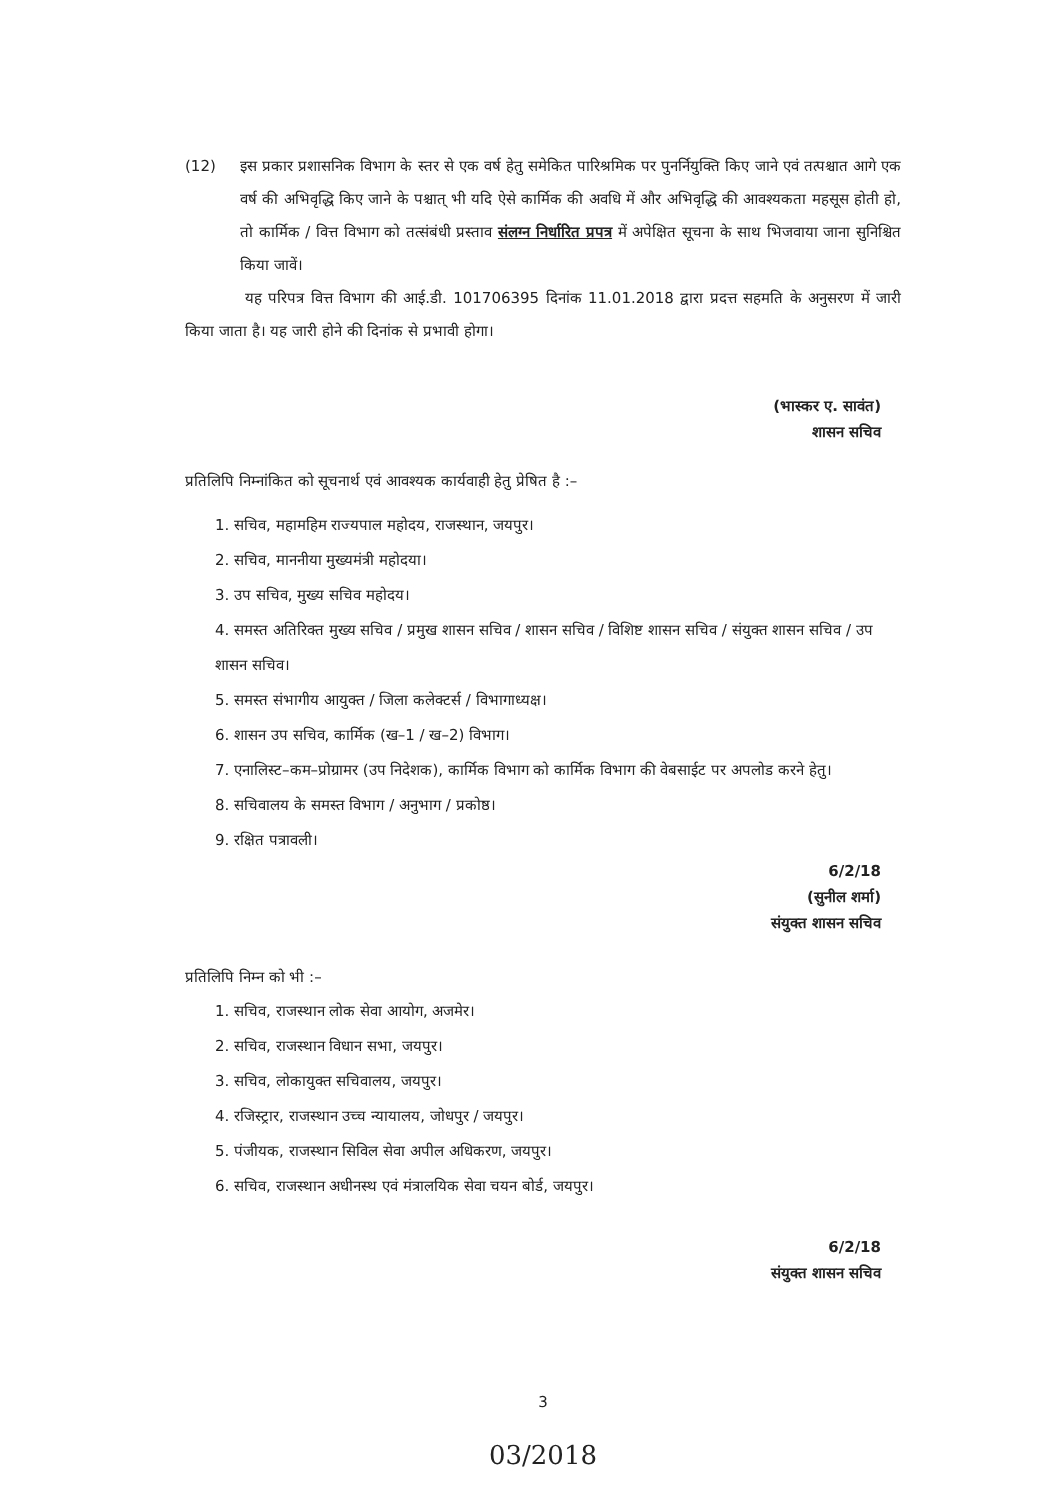(12) इस प्रकार प्रशासनिक विभाग के स्तर से एक वर्ष हेतु समेकित पारिश्रमिक पर पुनर्नियुक्ति किए जाने एवं तत्पश्चात आगे एक वर्ष की अभिवृद्धि किए जाने के पश्चात् भी यदि ऐसे कार्मिक की अवधि में और अभिवृद्धि की आवश्यकता महसूस होती हो, तो कार्मिक / वित्त विभाग को तत्संबंधी प्रस्ताव संलग्न निर्धारित प्रपत्र में अपेक्षित सूचना के साथ भिजवाया जाना सुनिश्चित किया जावें।
यह परिपत्र वित्त विभाग की आई.डी. 101706395 दिनांक 11.01.2018 द्वारा प्रदत्त सहमति के अनुसरण में जारी किया जाता है। यह जारी होने की दिनांक से प्रभावी होगा।
(भास्कर ए. सावंत)
शासन सचिव
प्रतिलिपि निम्नांकित को सूचनार्थ एवं आवश्यक कार्यवाही हेतु प्रेषित है :–
1. सचिव, महामहिम राज्यपाल महोदय, राजस्थान, जयपुर।
2. सचिव, माननीया मुख्यमंत्री महोदया।
3. उप सचिव, मुख्य सचिव महोदय।
4. समस्त अतिरिक्त मुख्य सचिव / प्रमुख शासन सचिव / शासन सचिव / विशिष्ट शासन सचिव / संयुक्त शासन सचिव / उप शासन सचिव।
5. समस्त संभागीय आयुक्त / जिला कलेक्टर्स / विभागाध्यक्ष।
6. शासन उप सचिव, कार्मिक (ख–1 / ख–2) विभाग।
7. एनालिस्ट–कम–प्रोग्रामर (उप निदेशक), कार्मिक विभाग को कार्मिक विभाग की वेबसाईट पर अपलोड करने हेतु।
8. सचिवालय के समस्त विभाग / अनुभाग / प्रकोष्ठ।
9. रक्षित पत्रावली।
6/2/18
(सुनील शर्मा)
संयुक्त शासन सचिव
प्रतिलिपि निम्न को भी :–
1. सचिव, राजस्थान लोक सेवा आयोग, अजमेर।
2. सचिव, राजस्थान विधान सभा, जयपुर।
3. सचिव, लोकायुक्त सचिवालय, जयपुर।
4. रजिस्ट्रार, राजस्थान उच्च न्यायालय, जोधपुर / जयपुर।
5. पंजीयक, राजस्थान सिविल सेवा अपील अधिकरण, जयपुर।
6. सचिव, राजस्थान अधीनस्थ एवं मंत्रालयिक सेवा चयन बोर्ड, जयपुर।
6/2/18
संयुक्त शासन सचिव
3
03/2018